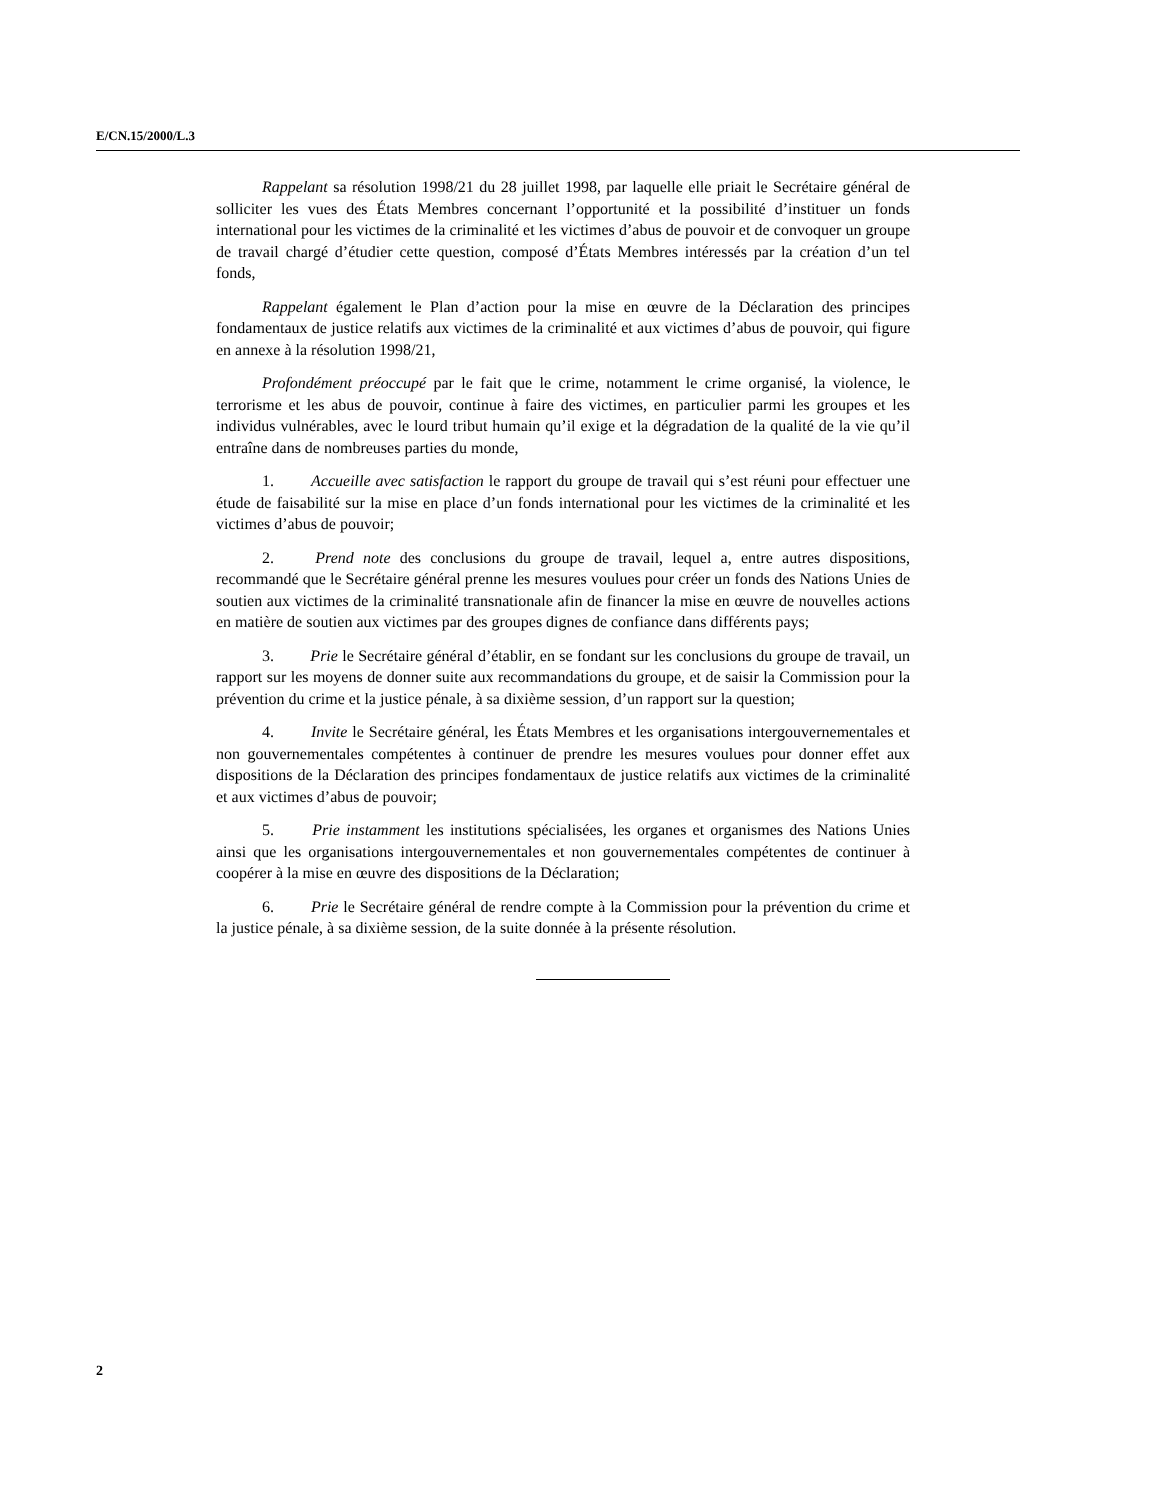E/CN.15/2000/L.3
Rappelant sa résolution 1998/21 du 28 juillet 1998, par laquelle elle priait le Secrétaire général de solliciter les vues des États Membres concernant l’opportunité et la possibilité d’instituer un fonds international pour les victimes de la criminalité et les victimes d’abus de pouvoir et de convoquer un groupe de travail chargé d’étudier cette question, composé d’États Membres intéressés par la création d’un tel fonds,
Rappelant également le Plan d’action pour la mise en œuvre de la Déclaration des principes fondamentaux de justice relatifs aux victimes de la criminalité et aux victimes d’abus de pouvoir, qui figure en annexe à la résolution 1998/21,
Profondément préoccupé par le fait que le crime, notamment le crime organisé, la violence, le terrorisme et les abus de pouvoir, continue à faire des victimes, en particulier parmi les groupes et les individus vulnérables, avec le lourd tribut humain qu’il exige et la dégradation de la qualité de la vie qu’il entraîne dans de nombreuses parties du monde,
1. Accueille avec satisfaction le rapport du groupe de travail qui s’est réuni pour effectuer une étude de faisabilité sur la mise en place d’un fonds international pour les victimes de la criminalité et les victimes d’abus de pouvoir;
2. Prend note des conclusions du groupe de travail, lequel a, entre autres dispositions, recommandé que le Secrétaire général prenne les mesures voulues pour créer un fonds des Nations Unies de soutien aux victimes de la criminalité transnationale afin de financer la mise en œuvre de nouvelles actions en matière de soutien aux victimes par des groupes dignes de confiance dans différents pays;
3. Prie le Secrétaire général d’établir, en se fondant sur les conclusions du groupe de travail, un rapport sur les moyens de donner suite aux recommandations du groupe, et de saisir la Commission pour la prévention du crime et la justice pénale, à sa dixième session, d’un rapport sur la question;
4. Invite le Secrétaire général, les États Membres et les organisations intergouvernementales et non gouvernementales compétentes à continuer de prendre les mesures voulues pour donner effet aux dispositions de la Déclaration des principes fondamentaux de justice relatifs aux victimes de la criminalité et aux victimes d’abus de pouvoir;
5. Prie instamment les institutions spécialisées, les organes et organismes des Nations Unies ainsi que les organisations intergouvernementales et non gouvernementales compétentes de continuer à coopérer à la mise en œuvre des dispositions de la Déclaration;
6. Prie le Secrétaire général de rendre compte à la Commission pour la prévention du crime et la justice pénale, à sa dixième session, de la suite donnée à la présente résolution.
2